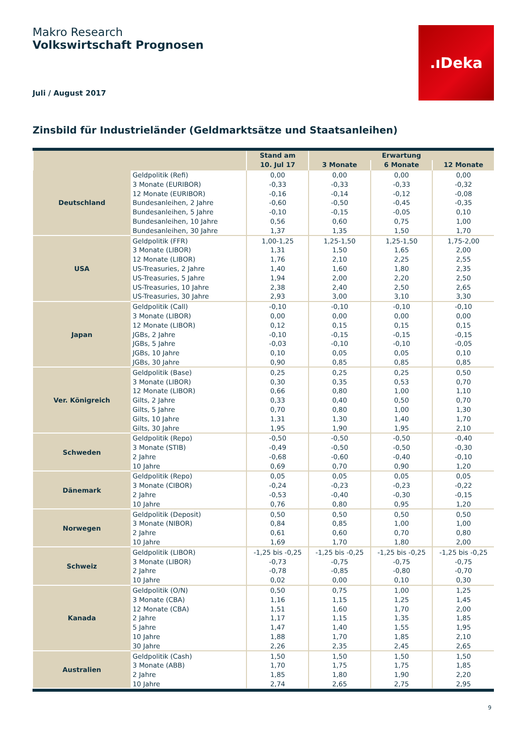Makro Research
Volkswirtschaft Prognosen
Juli / August 2017
.ıDeka
Zinsbild für Industrieländer (Geldmarktsätze und Staatsanleihen)
| | | Stand am | Erwartung | | |
| --- | --- | --- | --- | --- | --- |
| | | 10. Jul 17 | 3 Monate | 6 Monate | 12 Monate |
| Deutschland | Geldpolitik (Refi) | 0,00 | 0,00 | 0,00 | 0,00 |
| | 3 Monate (EURIBOR) | -0,33 | -0,33 | -0,33 | -0,32 |
| | 12 Monate (EURIBOR) | -0,16 | -0,14 | -0,12 | -0,08 |
| | Bundesanleihen, 2 Jahre | -0,60 | -0,50 | -0,45 | -0,35 |
| | Bundesanleihen, 5 Jahre | -0,10 | -0,15 | -0,05 | 0,10 |
| | Bundesanleihen, 10 Jahre | 0,56 | 0,60 | 0,75 | 1,00 |
| | Bundesanleihen, 30 Jahre | 1,37 | 1,35 | 1,50 | 1,70 |
| USA | Geldpolitik (FFR) | 1,00-1,25 | 1,25-1,50 | 1,25-1,50 | 1,75-2,00 |
| | 3 Monate (LIBOR) | 1,31 | 1,50 | 1,65 | 2,00 |
| | 12 Monate (LIBOR) | 1,76 | 2,10 | 2,25 | 2,55 |
| | US-Treasuries, 2 Jahre | 1,40 | 1,60 | 1,80 | 2,35 |
| | US-Treasuries, 5 Jahre | 1,94 | 2,00 | 2,20 | 2,50 |
| | US-Treasuries, 10 Jahre | 2,38 | 2,40 | 2,50 | 2,65 |
| | US-Treasuries, 30 Jahre | 2,93 | 3,00 | 3,10 | 3,30 |
| Japan | Geldpolitik (Call) | -0,10 | -0,10 | -0,10 | -0,10 |
| | 3 Monate (LIBOR) | 0,00 | 0,00 | 0,00 | 0,00 |
| | 12 Monate (LIBOR) | 0,12 | 0,15 | 0,15 | 0,15 |
| | JGBs, 2 Jahre | -0,10 | -0,15 | -0,15 | -0,15 |
| | JGBs, 5 Jahre | -0,03 | -0,10 | -0,10 | -0,05 |
| | JGBs, 10 Jahre | 0,10 | 0,05 | 0,05 | 0,10 |
| | JGBs, 30 Jahre | 0,90 | 0,85 | 0,85 | 0,85 |
| Ver. Königreich | Geldpolitik (Base) | 0,25 | 0,25 | 0,25 | 0,50 |
| | 3 Monate (LIBOR) | 0,30 | 0,35 | 0,53 | 0,70 |
| | 12 Monate (LIBOR) | 0,66 | 0,80 | 1,00 | 1,10 |
| | Gilts, 2 Jahre | 0,33 | 0,40 | 0,50 | 0,70 |
| | Gilts, 5 Jahre | 0,70 | 0,80 | 1,00 | 1,30 |
| | Gilts, 10 Jahre | 1,31 | 1,30 | 1,40 | 1,70 |
| | Gilts, 30 Jahre | 1,95 | 1,90 | 1,95 | 2,10 |
| Schweden | Geldpolitik (Repo) | -0,50 | -0,50 | -0,50 | -0,40 |
| | 3 Monate (STIB) | -0,49 | -0,50 | -0,50 | -0,30 |
| | 2 Jahre | -0,68 | -0,60 | -0,40 | -0,10 |
| | 10 Jahre | 0,69 | 0,70 | 0,90 | 1,20 |
| Dänemark | Geldpolitik (Repo) | 0,05 | 0,05 | 0,05 | 0,05 |
| | 3 Monate (CIBOR) | -0,24 | -0,23 | -0,23 | -0,22 |
| | 2 Jahre | -0,53 | -0,40 | -0,30 | -0,15 |
| | 10 Jahre | 0,76 | 0,80 | 0,95 | 1,20 |
| Norwegen | Geldpolitik (Deposit) | 0,50 | 0,50 | 0,50 | 0,50 |
| | 3 Monate (NIBOR) | 0,84 | 0,85 | 1,00 | 1,00 |
| | 2 Jahre | 0,61 | 0,60 | 0,70 | 0,80 |
| | 10 Jahre | 1,69 | 1,70 | 1,80 | 2,00 |
| Schweiz | Geldpolitik (LIBOR) | -1,25 bis -0,25 | -1,25 bis -0,25 | -1,25 bis -0,25 | -1,25 bis -0,25 |
| | 3 Monate (LIBOR) | -0,73 | -0,75 | -0,75 | -0,75 |
| | 2 Jahre | -0,78 | -0,85 | -0,80 | -0,70 |
| | 10 Jahre | 0,02 | 0,00 | 0,10 | 0,30 |
| Kanada | Geldpolitik (O/N) | 0,50 | 0,75 | 1,00 | 1,25 |
| | 3 Monate (CBA) | 1,16 | 1,15 | 1,25 | 1,45 |
| | 12 Monate (CBA) | 1,51 | 1,60 | 1,70 | 2,00 |
| | 2 Jahre | 1,17 | 1,15 | 1,35 | 1,85 |
| | 5 Jahre | 1,47 | 1,40 | 1,55 | 1,95 |
| | 10 Jahre | 1,88 | 1,70 | 1,85 | 2,10 |
| | 30 Jahre | 2,26 | 2,35 | 2,45 | 2,65 |
| Australien | Geldpolitik (Cash) | 1,50 | 1,50 | 1,50 | 1,50 |
| | 3 Monate (ABB) | 1,70 | 1,75 | 1,75 | 1,85 |
| | 2 Jahre | 1,85 | 1,80 | 1,90 | 2,20 |
| | 10 Jahre | 2,74 | 2,65 | 2,75 | 2,95 |
9